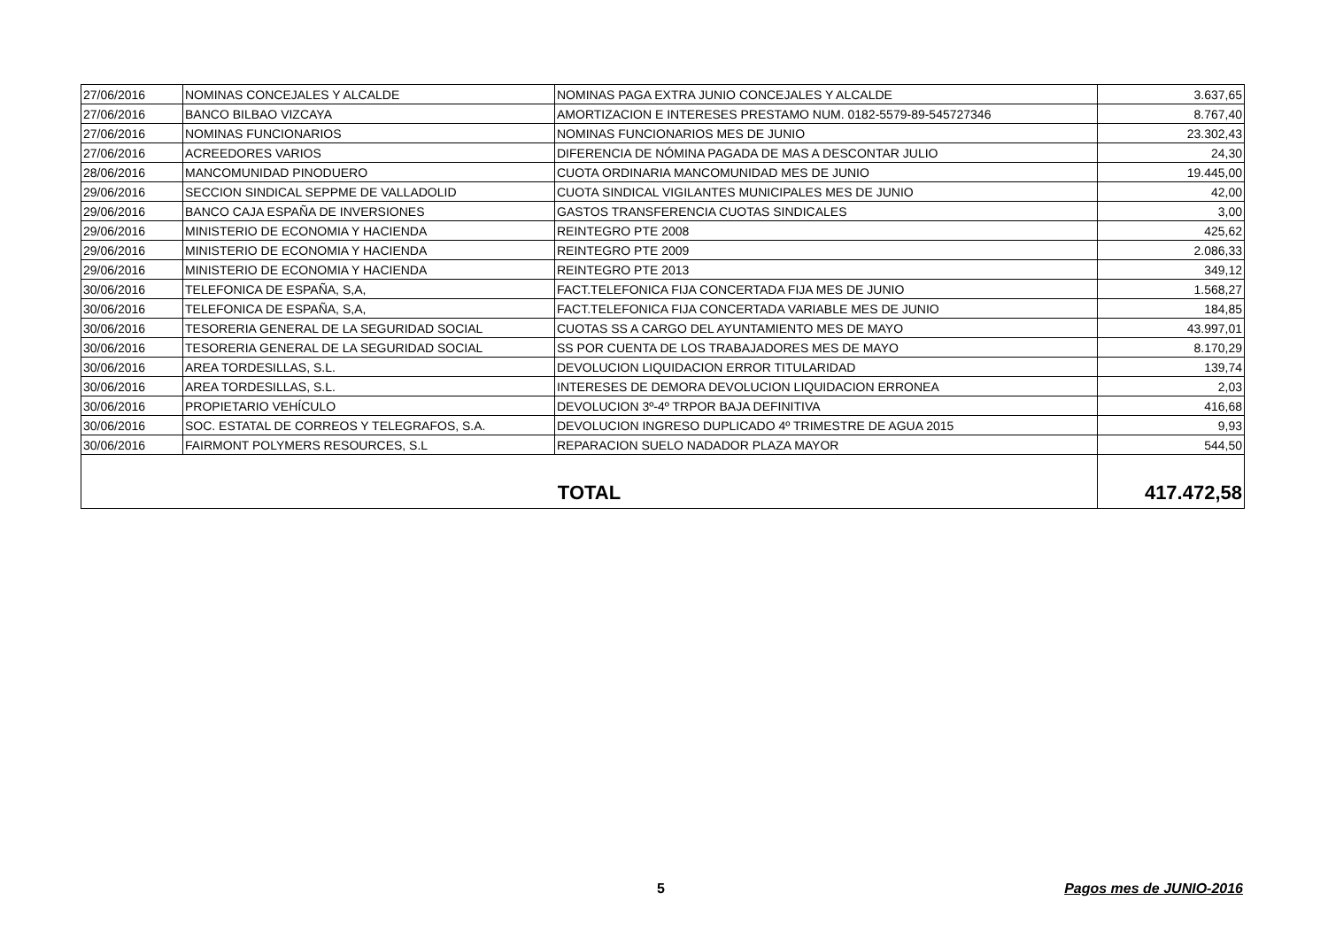| 27/06/2016 | NOMINAS CONCEJALES Y ALCALDE | NOMINAS PAGA EXTRA JUNIO CONCEJALES Y ALCALDE | 3.637,65 |
| 27/06/2016 | BANCO BILBAO VIZCAYA | AMORTIZACION E INTERESES PRESTAMO NUM. 0182-5579-89-545727346 | 8.767,40 |
| 27/06/2016 | NOMINAS FUNCIONARIOS | NOMINAS FUNCIONARIOS MES DE JUNIO | 23.302,43 |
| 27/06/2016 | ACREEDORES VARIOS | DIFERENCIA DE NÓMINA PAGADA DE MAS A DESCONTAR JULIO | 24,30 |
| 28/06/2016 | MANCOMUNIDAD PINODUERO | CUOTA ORDINARIA MANCOMUNIDAD MES DE JUNIO | 19.445,00 |
| 29/06/2016 | SECCION SINDICAL SEPPME DE VALLADOLID | CUOTA SINDICAL VIGILANTES MUNICIPALES MES DE JUNIO | 42,00 |
| 29/06/2016 | BANCO CAJA ESPAÑA DE INVERSIONES | GASTOS TRANSFERENCIA CUOTAS SINDICALES | 3,00 |
| 29/06/2016 | MINISTERIO DE ECONOMIA Y HACIENDA | REINTEGRO PTE 2008 | 425,62 |
| 29/06/2016 | MINISTERIO DE ECONOMIA Y HACIENDA | REINTEGRO PTE 2009 | 2.086,33 |
| 29/06/2016 | MINISTERIO DE ECONOMIA Y HACIENDA | REINTEGRO PTE 2013 | 349,12 |
| 30/06/2016 | TELEFONICA DE ESPAÑA, S,A, | FACT.TELEFONICA FIJA CONCERTADA FIJA MES DE JUNIO | 1.568,27 |
| 30/06/2016 | TELEFONICA DE ESPAÑA, S,A, | FACT.TELEFONICA FIJA CONCERTADA VARIABLE MES DE JUNIO | 184,85 |
| 30/06/2016 | TESORERIA GENERAL DE LA SEGURIDAD SOCIAL | CUOTAS SS A CARGO DEL AYUNTAMIENTO MES DE MAYO | 43.997,01 |
| 30/06/2016 | TESORERIA GENERAL DE LA SEGURIDAD SOCIAL | SS POR CUENTA DE LOS TRABAJADORES MES DE MAYO | 8.170,29 |
| 30/06/2016 | AREA TORDESILLAS, S.L. | DEVOLUCION LIQUIDACION ERROR TITULARIDAD | 139,74 |
| 30/06/2016 | AREA TORDESILLAS, S.L. | INTERESES DE DEMORA DEVOLUCION LIQUIDACION ERRONEA | 2,03 |
| 30/06/2016 | PROPIETARIO VEHÍCULO | DEVOLUCION 3º-4º TRPOR BAJA DEFINITIVA | 416,68 |
| 30/06/2016 | SOC. ESTATAL DE CORREOS Y TELEGRAFOS, S.A. | DEVOLUCION INGRESO DUPLICADO 4º TRIMESTRE DE AGUA 2015 | 9,93 |
| 30/06/2016 | FAIRMONT POLYMERS RESOURCES, S.L | REPARACION SUELO NADADOR PLAZA MAYOR | 544,50 |
| TOTAL | | | 417.472,58 |
5 Pagos mes de JUNIO-2016